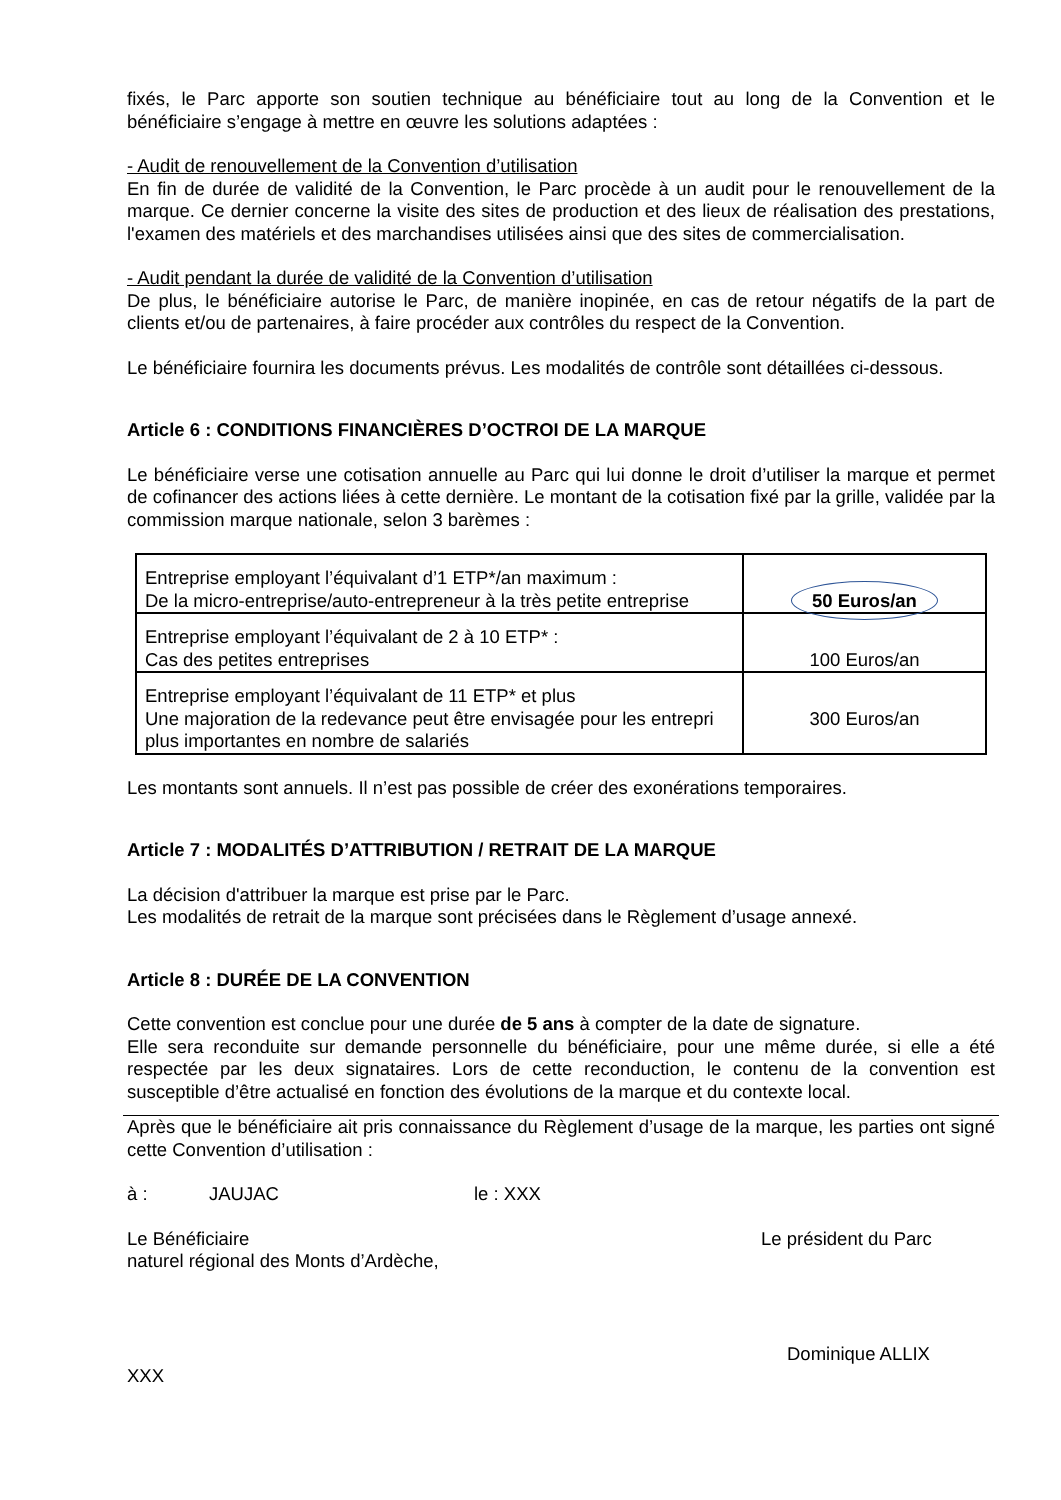fixés, le Parc apporte son soutien technique au bénéficiaire tout au long de la Convention et le bénéficiaire s’engage à mettre en œuvre les solutions adaptées :
- Audit de renouvellement de la Convention d’utilisation
En fin de durée de validité de la Convention, le Parc procède à un audit pour le renouvellement de la marque. Ce dernier concerne la visite des sites de production et des lieux de réalisation des prestations, l'examen des matériels et des marchandises utilisées ainsi que des sites de commercialisation.
- Audit pendant la durée de validité de la Convention d’utilisation
De plus, le bénéficiaire autorise le Parc, de manière inopinée, en cas de retour négatifs de la part de clients et/ou de partenaires, à faire procéder aux contrôles du respect de la Convention.
Le bénéficiaire fournira les documents prévus. Les modalités de contrôle sont détaillées ci-dessous.
Article 6 : CONDITIONS FINANCIÈRES D’OCTROI DE LA MARQUE
Le bénéficiaire verse une cotisation annuelle au Parc qui lui donne le droit d’utiliser la marque et permet de cofinancer des actions liées à cette dernière. Le montant de la cotisation fixé par la grille, validée par la commission marque nationale, selon 3 barèmes :
| Entreprise employant l’équivalant d’1 ETP*/an maximum : De la micro-entreprise/auto-entrepreneur à la très petite entreprise | 50 Euros/an |
| Entreprise employant l’équivalant de 2 à 10 ETP* : Cas des petites entreprises | 100 Euros/an |
| Entreprise employant l’équivalant de 11 ETP* et plus Une majoration de la redevance peut être envisagée pour les entrepri plus importantes en nombre de salariés | 300 Euros/an |
Les montants sont annuels. Il n’est pas possible de créer des exonérations temporaires.
Article 7 : MODALITÉS D’ATTRIBUTION / RETRAIT DE LA MARQUE
La décision d'attribuer la marque est prise par le Parc.
Les modalités de retrait de la marque sont précisées dans le Règlement d’usage annexé.
Article 8 : DURÉE DE LA CONVENTION
Cette convention est conclue pour une durée de 5 ans à compter de la date de signature.
Elle sera reconduite sur demande personnelle du bénéficiaire, pour une même durée, si elle a été respectée par les deux signataires. Lors de cette reconduction, le contenu de la convention est susceptible d’être actualisé en fonction des évolutions de la marque et du contexte local.
Après que le bénéficiaire ait pris connaissance du Règlement d’usage de la marque, les parties ont signé cette Convention d’utilisation :
à : JAUJAC le : XXX
Le Bénéficiaire Le président du Parc
naturel régional des Monts d’Ardèche,
Dominique ALLIX
XXX